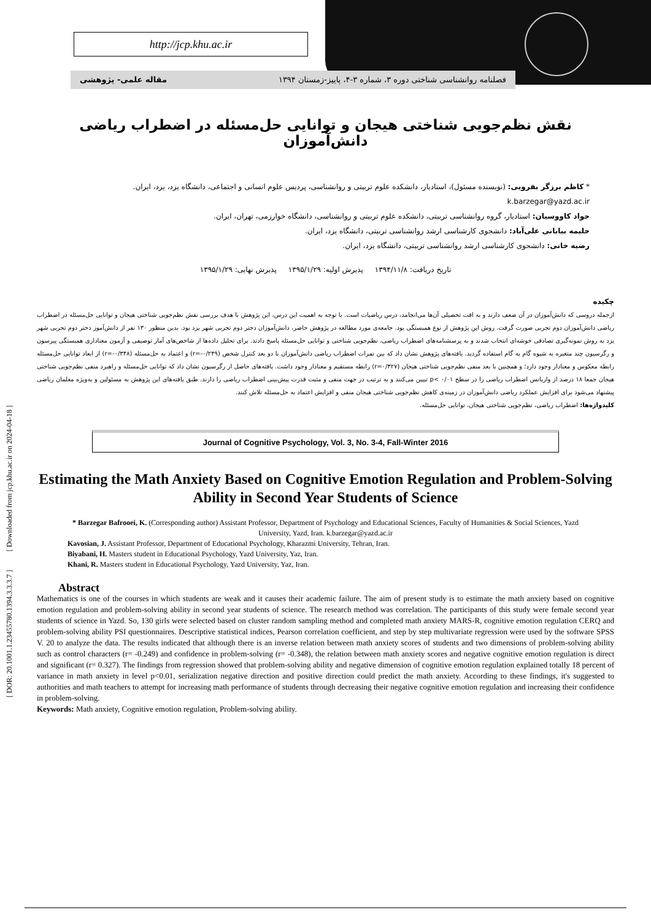http://jcp.khu.ac.ir
فصلنامه روانشناسی شناختی دوره ۳، شماره ۳-۴، پاییز-زمستان ۱۳۹۴ مقاله علمی- پژوهشی
[ DOR: 20.1001.1.23455780.1394.3.3.3.7 ] [ Downloaded from jcp.khu.ac.ir on 2024-04-18 ]
نقش نظم‌جویی شناختی هیجان و توانایی حل‌مسئله در اضطراب ریاضی دانش‌آموزان
* کاظم برزگر بفرویی: (نویسنده مسئول)، استادیار، دانشکده علوم تربیتی و روانشناسی، پردیس علوم انسانی و اجتماعی، دانشگاه یزد، یزد، ایران.
k.barzegar@yazd.ac.ir
جواد کاووسیان: استادیار، گروه روانشناسی تربیتی، دانشکده علوم تربیتی و روانشناسی، دانشگاه خوارزمی، تهران، ایران.
حلیمه بیابانی علی‌آباد: دانشجوی کارشناسی ارشد روانشناسی تربیتی، دانشگاه یزد، ایران.
رضیه خانی: دانشجوی کارشناسی ارشد روانشناسی تربیتی، دانشگاه یزد، ایران.
تاریخ دریافت: ۱۳۹۴/۱۱/۸ پذیرش اولیه: ۱۳۹۵/۱/۲۹ پذیرش نهایی: ۱۳۹۵/۱/۲۹
چکیده
ازجمله دروسی که دانش‌آموزان در آن ضعف دارند و به افت تحصیلی آن‌ها می‌انجامد، درس ریاضیات است. با توجه به اهمیت این درس، این پژوهش با هدف بررسی نقش نظم‌جویی شناختی هیجان و توانایی حل‌مسئله در اضطراب ریاضی دانش‌آموزان دوم تجربی صورت گرفت. روش این پژوهش از نوع همبستگی بود. جامعه‌ی مورد مطالعه در پژوهش حاضر، دانش‌آموزان دختر دوم تجربی شهر یزد بود. بدین منظور ۱۳۰ نفر از دانش‌آموز دختر دوم تجربی شهر یزد به روش نمونه‌گیری تصادفی خوشه‌ای انتخاب شدند و به پرسشنامه‌های اضطراب ریاضی، نظم‌جویی شناختی و توانایی حل‌مسئله پاسخ دادند. برای تحلیل داده‌ها از شاخص‌های آمار توصیفی و آزمون معناداری همبستگی پیرسون و رگرسیون چند متغیره به شیوه گام به گام استفاده گردید. یافته‌های پژوهش نشان داد که بین نمرات اضطراب ریاضی دانش‌آموزان با دو بعد کنترل شخص (r=-۰/۲۴۹) و اعتماد به حل‌مسئله (r=-۰/۳۴۸) از ابعاد توانایی حل‌مسئله رابطه معکوس و معنادار وجود دارد؛ و همچنین با بعد منفی نظم‌جویی شناختی هیجان (r=۰/۳۲۷) رابطه مستقیم و معنادار وجود داشت. یافته‌های حاصل از رگرسیون نشان داد که توانایی حل‌مسئله و راهبرد منفی نظم‌جویی شناختی هیجان جمعا ۱۸ درصد از واریانس اضطراب ریاضی را در سطح p< ۰/۰۱ تبیین می‌کنند و به ترتیب در جهت منفی و مثبت قدرت پیش‌بینی اضطراب ریاضی را دارند. طبق یافته‌های این پژوهش به مسئولین و به‌ویژه معلمان ریاضی پیشنهاد می‌شود برای افزایش عملکرد ریاضی دانش‌آموزان در زمینه‌ی کاهش نظم‌جویی شناختی هیجان منفی و افزایش اعتماد به حل‌مسئله تلاش کنند.
کلیدواژه‌ها: اضطراب ریاضی، نظم‌جویی شناختی هیجان، توانایی حل‌مسئله.
Journal of Cognitive Psychology, Vol. 3, No. 3-4, Fall-Winter 2016
Estimating the Math Anxiety Based on Cognitive Emotion Regulation and Problem-Solving Ability in Second Year Students of Science
* Barzegar Bafrooei, K. (Corresponding author) Assistant Professor, Department of Psychology and Educational Sciences, Faculty of Humanities & Social Sciences, Yazd University, Yazd, Iran. k.barzegar@yazd.ac.ir
Kavosian, J. Assistant Professor, Department of Educational Psychology, Kharazmi University, Tehran, Iran.
Biyabani, H. Masters student in Educational Psychology, Yazd University, Yaz, Iran.
Khani, R. Masters student in Educational Psychology, Yazd University, Yaz, Iran.
Abstract
Mathematics is one of the courses in which students are weak and it causes their academic failure. The aim of present study is to estimate the math anxiety based on cognitive emotion regulation and problem-solving ability in second year students of science. The research method was correlation. The participants of this study were female second year students of science in Yazd. So, 130 girls were selected based on cluster random sampling method and completed math anxiety MARS-R, cognitive emotion regulation CERQ and problem-solving ability PSI questionnaires. Descriptive statistical indices, Pearson correlation coefficient, and step by step multivariate regression were used by the software SPSS V. 20 to analyze the data. The results indicated that although there is an inverse relation between math anxiety scores of students and two dimensions of problem-solving ability such as control characters (r= -0.249) and confidence in problem-solving (r= -0.348), the relation between math anxiety scores and negative cognitive emotion regulation is direct and significant (r= 0.327). The findings from regression showed that problem-solving ability and negative dimension of cognitive emotion regulation explained totally 18 percent of variance in math anxiety in level p<0.01, serialization negative direction and positive direction could predict the math anxiety. According to these findings, it's suggested to authorities and math teachers to attempt for increasing math performance of students through decreasing their negative cognitive emotion regulation and increasing their confidence in problem-solving.
Keywords: Math anxiety, Cognitive emotion regulation, Problem-solving ability.